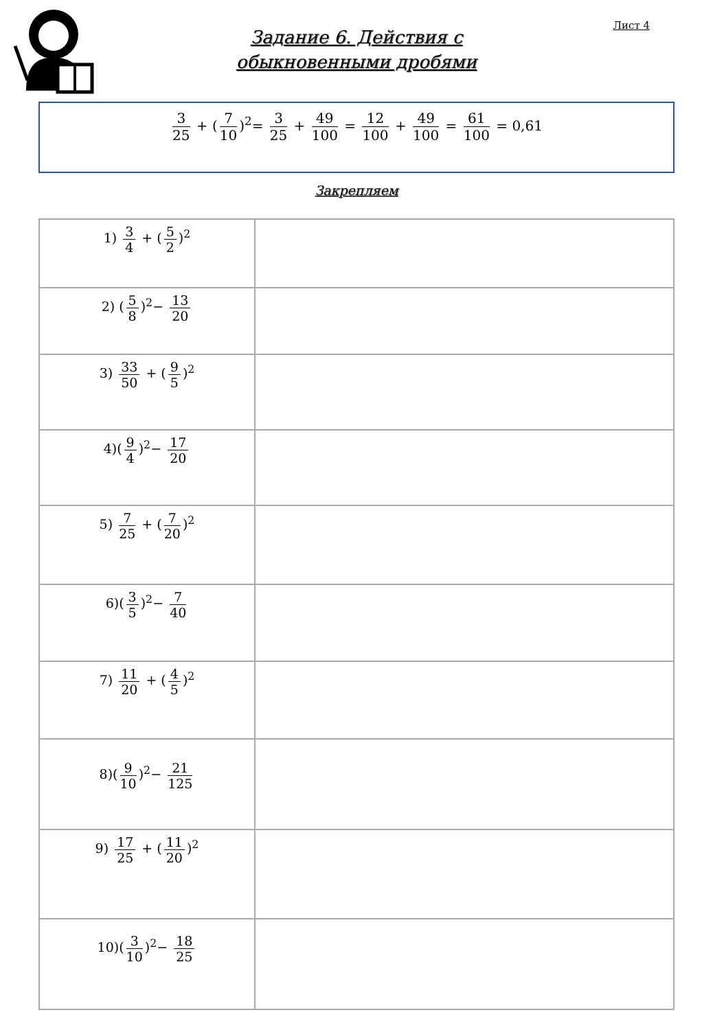Лист 4
Задание 6. Действия с
обыкновенными дробями
3 25 + (7 10)<sup>2</sup>= 3 25 + 49 100 = 12 100 + 49 100 = 61 100 = 0,61
Закрепляем
| 1) 3 4 + ( 5 2 )<sup>2</sup> | |
| 2) ( 5 8 )<sup>2</sup>− 13 20 | |
| 3) 33 50 + ( 9 5 )<sup>2</sup> | |
| 4)( 9 4 )<sup>2</sup>− 17 20 | |
| 5) 7 25 + ( 7 20 )<sup>2</sup> | |
| 6)( 3 5 )<sup>2</sup>− 7 40 | |
| 7) 11 20 + ( 4 5 )<sup>2</sup> | |
| 8)( 9 10 )<sup>2</sup>− 21 125 | |
| 9) 17 25 + ( 11 20 )<sup>2</sup> | |
| 10)( 3 10 )<sup>2</sup>− 18 25 | |